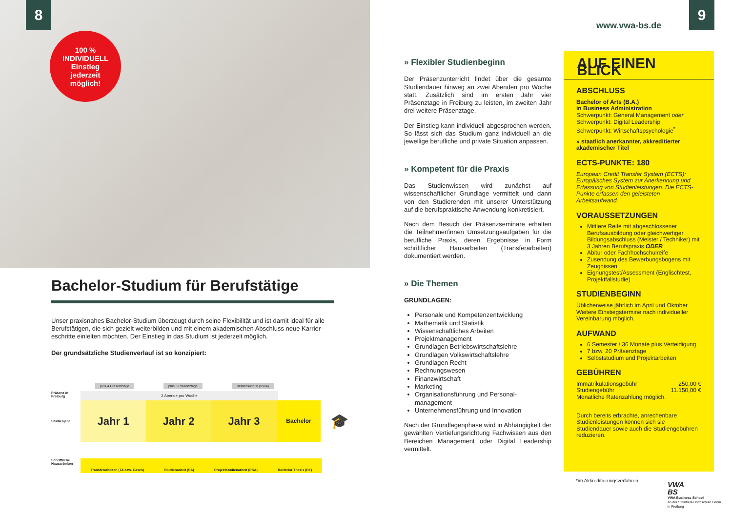8
100 %
INDIVIDUELL
Einstieg
jederzeit
möglich!
Bachelor-Studium für Berufstätige
Unser praxisnahes Bachelor-Studium überzeugt durch seine Flexibilität und ist damit ideal für alle Berufstätigen, die sich gezielt weiterbilden und mit einem akademischen Abschluss neue Karrier­eschritte einleiten möchten. Der Einstieg in das Studium ist jederzeit möglich.
Der grundsätzliche Studienverlauf ist so konzipiert:
plus 4 Präsenztage plus 3 Präsenztage Betriebswirt/in (VWA)
Präsenz in Freiburg
2 Abende pro Woche
Studienjahr
Jahr 1 Jahr 2 Jahr 3
Bachelor
🎓
Schriftliche Hausarbeiten
Transferarbeiten (TA bzw. Cases) Studienarbeit (SA) Projektstudien­arbeit (PSA) Bachelor Thesis (BT)
www.vwa-bs.de
9
» Flexibler Studienbeginn
Der Präsenzunterricht findet über die gesamte Studiendauer hinweg an zwei Abenden pro Woche statt. Zusätzlich sind im ersten Jahr vier Präsenztage in Freiburg zu leisten, im zweiten Jahr drei weitere Präsenztage.
Der Einstieg kann individuell abgesprochen werden. So lässt sich das Studium ganz individuell an die jeweilige berufliche und private Situation anpassen.
» Kompetent für die Praxis
Das Studienwissen wird zunächst auf wissenschaftlicher Grundlage vermittelt und dann von den Studierenden mit unserer Unterstützung auf die berufspraktische Anwendung konkretisiert.
Nach dem Besuch der Präsenzseminare erhalten die Teilnehmer/innen Umsetzungsaufgaben für die berufliche Praxis, deren Ergebnisse in Form schriftlicher Hausarbeiten (Transferarbeiten) dokumentiert werden.
» Die Themen
GRUNDLAGEN:
Personale und Kompetenzentwicklung
Mathematik und Statistik
Wissenschaftliches Arbeiten
Projektmanagement
Grundlagen Betriebswirtschaftslehre
Grundlagen Volkswirtschaftslehre
Grundlagen Recht
Rechnungswesen
Finanzwirtschaft
Marketing
Organisationsführung und Personal­management
Unternehmensführung und Innovation
Nach der Grundlagenphase wird in Abhängigkeit der gewählten Vertiefungsrichtung Fachwissen aus den Bereichen Management oder Digital Leadership vermittelt.
AUF EINEN BLICK
ABSCHLUSS
Bachelor of Arts (B.A.)
in Business Administration
Schwerpunkt: General Management oder
Schwerpunkt: Digital Leadership
Schwerpunkt: Wirtschaftspsychologie<sup>*</sup>
» staatlich anerkannter, akkreditierter akademischer Titel
ECTS-PUNKTE: 180
European Credit Transfer System (ECTS): Europäisches System zur Anerkennung und Erfassung von Studienleistungen. Die ECTS-Punkte erfassen den geleisteten Arbeitsaufwand.
VORAUSSETZUNGEN
Mittlere Reife mit abgeschlossener Berufsausbildung oder gleichwertiger Bildungsabschluss (Meister / Techniker) mit 3 Jahren Berufspraxis ODER
Abitur oder Fachhochschulreife
Zusendung des Bewerbungsbogens mit Zeugnissen
Eignungstest/Assessment (Englischtest, Projektfallstudie)
STUDIENBEGINN
Üblicherweise jährlich im April und Oktober Weitere Einstiegstermine nach individueller Vereinbarung möglich.
AUFWAND
6 Semester / 36 Monate plus Verteidigung
7 bzw. 20 Präsenztage
Selbststudium und Projektarbeiten
GEBÜHREN
Immatrikulationsgebühr 250,00 €
Studiengebühr 11.150,00 €
Monatliche Ratenzahlung möglich.
Durch bereits erbrachte, anrechenbare Studienleistungen können sich sie Studiendauer sowie auch die Studiengebühren reduzieren.
*im Akkreditierungsverfahren
VWA
BS
VWA Business School
an der Steinbeis-Hochschule Berlin
in Freiburg